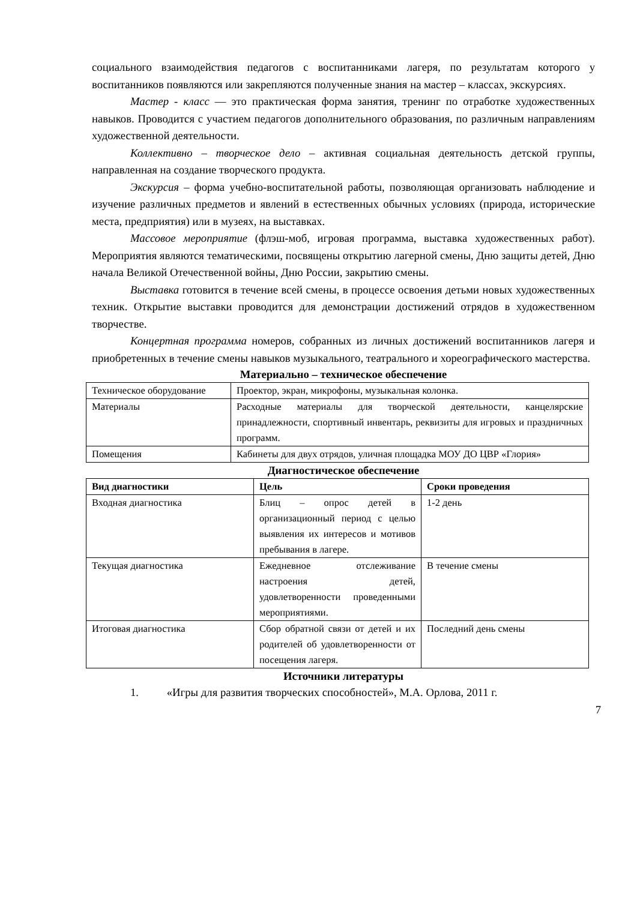социального взаимодействия педагогов с воспитанниками лагеря, по результатам которого у воспитанников появляются или закрепляются полученные знания на мастер – классах, экскурсиях.
Мастер - класс — это практическая форма занятия, тренинг по отработке художественных навыков. Проводится с участием педагогов дополнительного образования, по различным направлениям художественной деятельности.
Коллективно – творческое дело – активная социальная деятельность детской группы, направленная на создание творческого продукта.
Экскурсия – форма учебно-воспитательной работы, позволяющая организовать наблюдение и изучение различных предметов и явлений в естественных обычных условиях (природа, исторические места, предприятия) или в музеях, на выставках.
Массовое мероприятие (флэш-моб, игровая программа, выставка художественных работ). Мероприятия являются тематическими, посвящены открытию лагерной смены, Дню защиты детей, Дню начала Великой Отечественной войны, Дню России, закрытию смены.
Выставка готовится в течение всей смены, в процессе освоения детьми новых художественных техник. Открытие выставки проводится для демонстрации достижений отрядов в художественном творчестве.
Концертная программа номеров, собранных из личных достижений воспитанников лагеря и приобретенных в течение смены навыков музыкального, театрального и хореографического мастерства.
Материально – техническое обеспечение
| Техническое оборудование | Проектор, экран, микрофоны, музыкальная колонка. |
| Материалы | Расходные материалы для творческой деятельности, канцелярские принадлежности, спортивный инвентарь, реквизиты для игровых и праздничных программ. |
| Помещения | Кабинеты для двух отрядов, уличная площадка МОУ ДО ЦВР «Глория» |
Диагностическое обеспечение
| Вид диагностики | Цель | Сроки проведения |
| --- | --- | --- |
| Входная диагностика | Блиц – опрос детей в организационный период с целью выявления их интересов и мотивов пребывания в лагере. | 1-2 день |
| Текущая диагностика | Ежедневное отслеживание настроения детей, удовлетворенности проведенными мероприятиями. | В течение смены |
| Итоговая диагностика | Сбор обратной связи от детей и их родителей об удовлетворенности от посещения лагеря. | Последний день смены |
Источники литературы
1. «Игры для развития творческих способностей», М.А. Орлова, 2011 г.
7